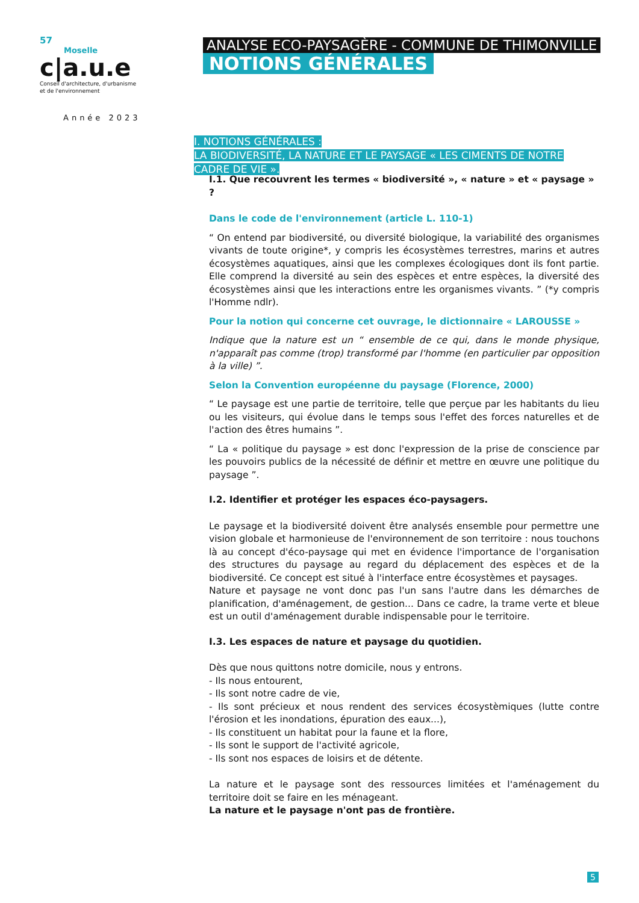57
Moselle
c|a.u.e
Conseil d'architecture, d'urbanisme
et de l'environnement
Année 2023
ANALYSE ECO-PAYSAGÈRE - COMMUNE DE THIMONVILLE
NOTIONS GÉNÉRALES
I. NOTIONS GÉNÉRALES :
LA BIODIVERSITÉ, LA NATURE ET LE PAYSAGE « LES CIMENTS DE NOTRE CADRE DE VIE ».
I.1. Que recouvrent les termes « biodiversité », « nature » et « paysage » ?
Dans le code de l'environnement (article L. 110-1)
“ On entend par biodiversité, ou diversité biologique, la variabilité des organismes vivants de toute origine*, y compris les écosystèmes terrestres, marins et autres écosystèmes aquatiques, ainsi que les complexes écologiques dont ils font partie. Elle comprend la diversité au sein des espèces et entre espèces, la diversité des écosystèmes ainsi que les interactions entre les organismes vivants. ” (*y compris l'Homme ndlr).
Pour la notion qui concerne cet ouvrage, le dictionnaire « LAROUSSE »
Indique que la nature est un “ ensemble de ce qui, dans le monde physique, n'apparaît pas comme (trop) transformé par l'homme (en particulier par opposition à la ville) ”.
Selon la Convention européenne du paysage (Florence, 2000)
“ Le paysage est une partie de territoire, telle que perçue par les habitants du lieu ou les visiteurs, qui évolue dans le temps sous l'effet des forces naturelles et de l'action des êtres humains ”.
“ La « politique du paysage » est donc l'expression de la prise de conscience par les pouvoirs publics de la nécessité de définir et mettre en œuvre une politique du paysage ”.
I.2. Identifier et protéger les espaces éco-paysagers.
Le paysage et la biodiversité doivent être analysés ensemble pour permettre une vision globale et harmonieuse de l'environnement de son territoire : nous touchons là au concept d'éco-paysage qui met en évidence l'importance de l'organisation des structures du paysage au regard du déplacement des espèces et de la biodiversité. Ce concept est situé à l'interface entre écosystèmes et paysages.
Nature et paysage ne vont donc pas l'un sans l'autre dans les démarches de planification, d'aménagement, de gestion... Dans ce cadre, la trame verte et bleue est un outil d'aménagement durable indispensable pour le territoire.
I.3. Les espaces de nature et paysage du quotidien.
Dès que nous quittons notre domicile, nous y entrons.
- Ils nous entourent,
- Ils sont notre cadre de vie,
- Ils sont précieux et nous rendent des services écosystèmiques (lutte contre l'érosion et les inondations, épuration des eaux...),
- Ils constituent un habitat pour la faune et la flore,
- Ils sont le support de l'activité agricole,
- Ils sont nos espaces de loisirs et de détente.
La nature et le paysage sont des ressources limitées et l'aménagement du territoire doit se faire en les ménageant.
La nature et le paysage n'ont pas de frontière.
5